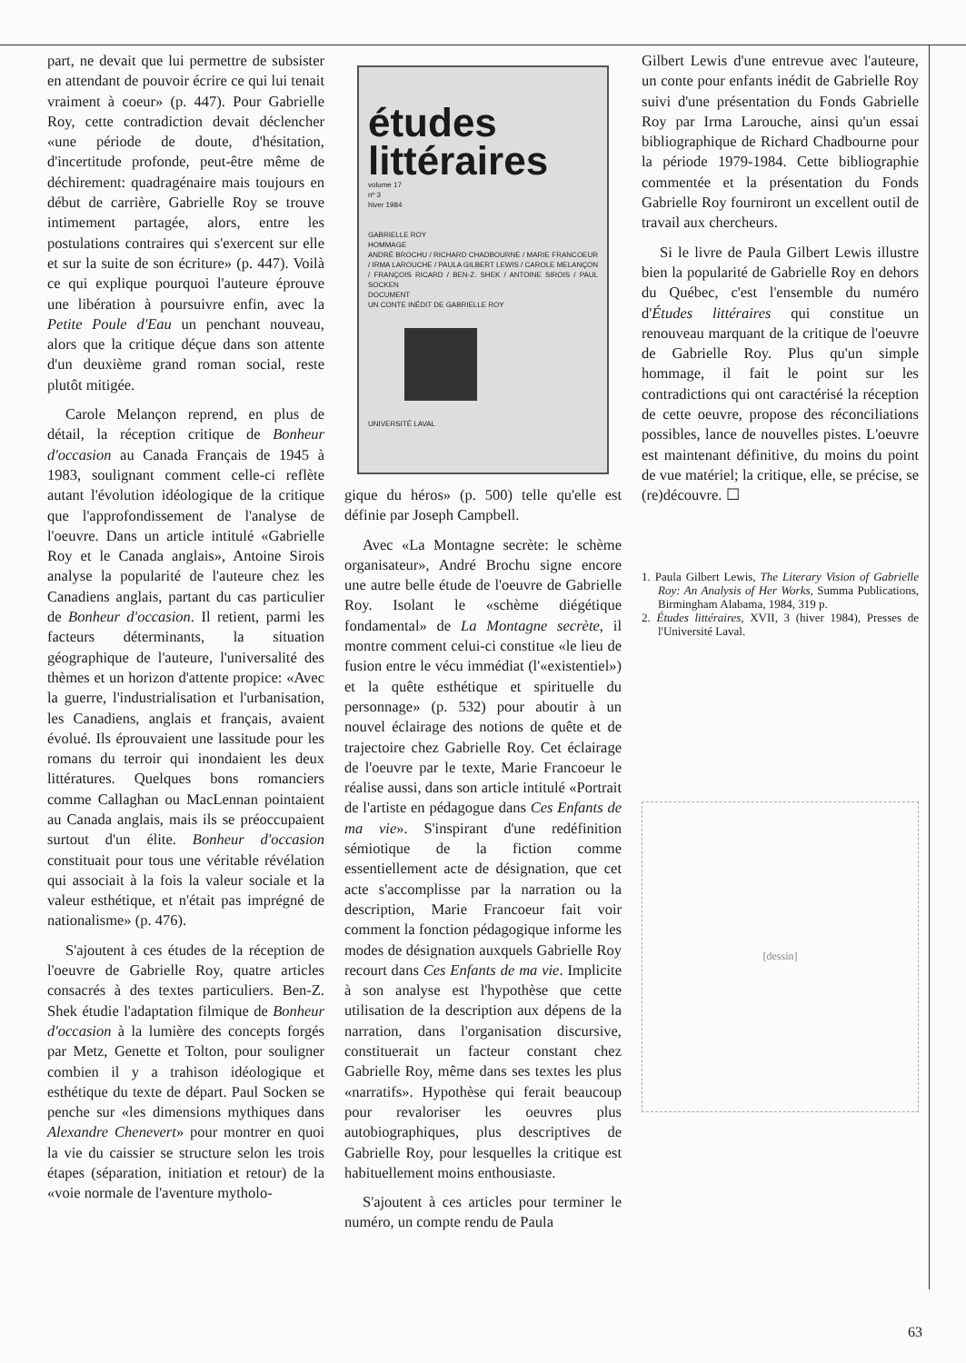part, ne devait que lui permettre de subsister en attendant de pouvoir écrire ce qui lui tenait vraiment à coeur» (p. 447). Pour Gabrielle Roy, cette contradiction devait déclencher «une période de doute, d'hésitation, d'incertitude profonde, peut-être même de déchirement: quadragénaire mais toujours en début de carrière, Gabrielle Roy se trouve intimement partagée, alors, entre les postulations contraires qui s'exercent sur elle et sur la suite de son écriture» (p. 447). Voilà ce qui explique pourquoi l'auteure éprouve une libération à poursuivre enfin, avec la Petite Poule d'Eau un penchant nouveau, alors que la critique déçue dans son attente d'un deuxième grand roman social, reste plutôt mitigée.
Carole Melançon reprend, en plus de détail, la réception critique de Bonheur d'occasion au Canada Français de 1945 à 1983, soulignant comment celle-ci reflète autant l'évolution idéologique de la critique que l'approfondissement de l'analyse de l'oeuvre. Dans un article intitulé «Gabrielle Roy et le Canada anglais», Antoine Sirois analyse la popularité de l'auteure chez les Canadiens anglais, partant du cas particulier de Bonheur d'occasion. Il retient, parmi les facteurs déterminants, la situation géographique de l'auteure, l'universalité des thèmes et un horizon d'attente propice: «Avec la guerre, l'industrialisation et l'urbanisation, les Canadiens, anglais et français, avaient évolué. Ils éprouvaient une lassitude pour les romans du terroir qui inondaient les deux littératures. Quelques bons romanciers comme Callaghan ou MacLennan pointaient au Canada anglais, mais ils se préoccupaient surtout d'un élite. Bonheur d'occasion constituait pour tous une véritable révélation qui associait à la fois la valeur sociale et la valeur esthétique, et n'était pas imprégné de nationalisme» (p. 476).
S'ajoutent à ces études de la réception de l'oeuvre de Gabrielle Roy, quatre articles consacrés à des textes particuliers. Ben-Z. Shek étudie l'adaptation filmique de Bonheur d'occasion à la lumière des concepts forgés par Metz, Genette et Tolton, pour souligner combien il y a trahison idéologique et esthétique du texte de départ. Paul Socken se penche sur «les dimensions mythiques dans Alexandre Chenevert» pour montrer en quoi la vie du caissier se structure selon les trois étapes (séparation, initiation et retour) de la «voie normale de l'aventure mytholo-
études
littéraires
volume 17
nº 3
hiver 1984
GABRIELLE ROY
HOMMAGE
ANDRÉ BROCHU / RICHARD CHADBOURNE / MARIE FRANCOEUR / IRMA LAROUCHE / PAULA GILBERT LEWIS / CAROLE MELANÇON / FRANÇOIS RICARD / BEN-Z. SHEK / ANTOINE SIROIS / PAUL SOCKEN
DOCUMENT
UN CONTE INÉDIT DE GABRIELLE ROY
UNIVERSITÉ LAVAL
gique du héros» (p. 500) telle qu'elle est définie par Joseph Campbell.
Avec «La Montagne secrète: le schème organisateur», André Brochu signe encore une autre belle étude de l'oeuvre de Gabrielle Roy. Isolant le «schème diégétique fondamental» de La Montagne secrète, il montre comment celui-ci constitue «le lieu de fusion entre le vécu immédiat (l'«existentiel») et la quête esthétique et spirituelle du personnage» (p. 532) pour aboutir à un nouvel éclairage des notions de quête et de trajectoire chez Gabrielle Roy. Cet éclairage de l'oeuvre par le texte, Marie Francoeur le réalise aussi, dans son article intitulé «Portrait de l'artiste en pédagogue dans Ces Enfants de ma vie». S'inspirant d'une redéfinition sémiotique de la fiction comme essentiellement acte de désignation, que cet acte s'accomplisse par la narration ou la description, Marie Francoeur fait voir comment la fonction pédagogique informe les modes de désignation auxquels Gabrielle Roy recourt dans Ces Enfants de ma vie. Implicite à son analyse est l'hypothèse que cette utilisation de la description aux dépens de la narration, dans l'organisation discursive, constituerait un facteur constant chez Gabrielle Roy, même dans ses textes les plus «narratifs». Hypothèse qui ferait beaucoup pour revaloriser les oeuvres plus autobiographiques, plus descriptives de Gabrielle Roy, pour lesquelles la critique est habituellement moins enthousiaste.
S'ajoutent à ces articles pour terminer le numéro, un compte rendu de Paula
Gilbert Lewis d'une entrevue avec l'auteure, un conte pour enfants inédit de Gabrielle Roy suivi d'une présentation du Fonds Gabrielle Roy par Irma Larouche, ainsi qu'un essai bibliographique de Richard Chadbourne pour la période 1979-1984. Cette bibliographie commentée et la présentation du Fonds Gabrielle Roy fourniront un excellent outil de travail aux chercheurs.
Si le livre de Paula Gilbert Lewis illustre bien la popularité de Gabrielle Roy en dehors du Québec, c'est l'ensemble du numéro d'Études littéraires qui constitue un renouveau marquant de la critique de l'oeuvre de Gabrielle Roy. Plus qu'un simple hommage, il fait le point sur les contradictions qui ont caractérisé la réception de cette oeuvre, propose des réconciliations possibles, lance de nouvelles pistes. L'oeuvre est maintenant définitive, du moins du point de vue matériel; la critique, elle, se précise, se (re)découvre. ☐
1. Paula Gilbert Lewis, The Literary Vision of Gabrielle Roy: An Analysis of Her Works, Summa Publications, Birmingham Alabama, 1984, 319 p.
2. Études littéraires, XVII, 3 (hiver 1984), Presses de l'Université Laval.
[dessin]
63